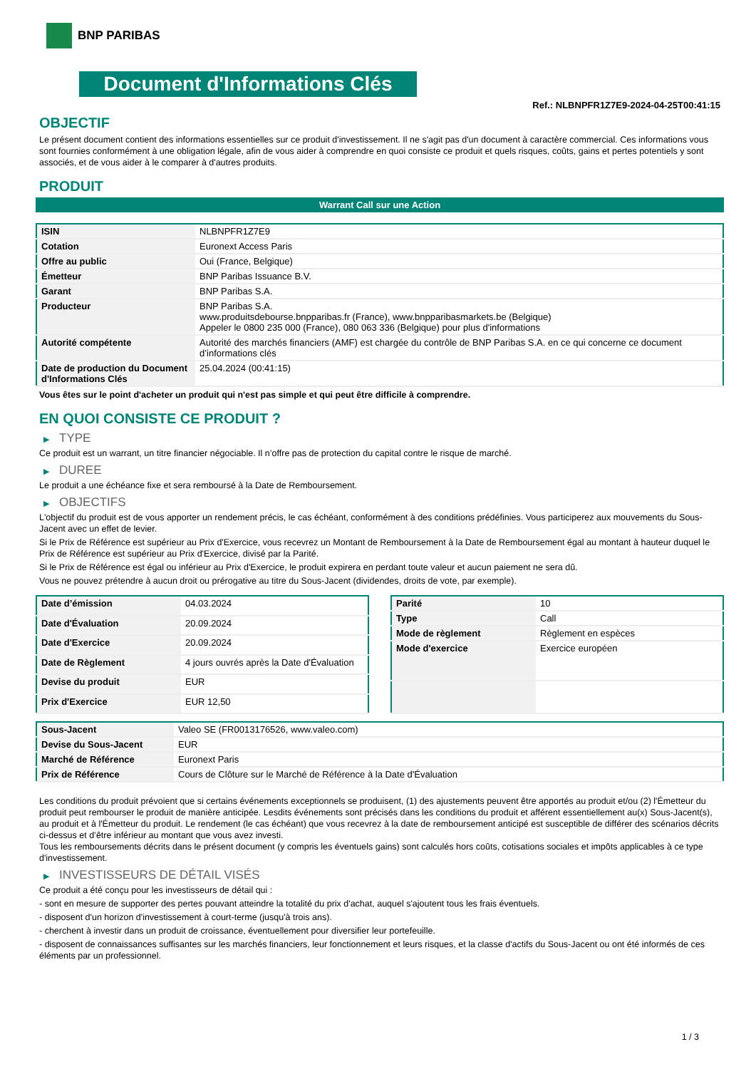BNP PARIBAS
Document d'Informations Clés
Ref.: NLBNPFR1Z7E9-2024-04-25T00:41:15
OBJECTIF
Le présent document contient des informations essentielles sur ce produit d'investissement. Il ne s'agit pas d'un document à caractère commercial. Ces informations vous sont fournies conformément à une obligation légale, afin de vous aider à comprendre en quoi consiste ce produit et quels risques, coûts, gains et pertes potentiels y sont associés, et de vous aider à le comparer à d'autres produits.
PRODUIT
Warrant Call sur une Action
| ISIN | NLBNPFR1Z7E9 |
| Cotation | Euronext Access Paris |
| Offre au public | Oui (France, Belgique) |
| Émetteur | BNP Paribas Issuance B.V. |
| Garant | BNP Paribas S.A. |
| Producteur | BNP Paribas S.A. www.produitsdebourse.bnpparibas.fr (France), www.bnpparibasmarkets.be (Belgique) Appeler le 0800 235 000 (France), 080 063 336 (Belgique) pour plus d'informations |
| Autorité compétente | Autorité des marchés financiers (AMF) est chargée du contrôle de BNP Paribas S.A. en ce qui concerne ce document d’informations clés |
| Date de production du Document d'Informations Clés | 25.04.2024 (00:41:15) |
Vous êtes sur le point d'acheter un produit qui n'est pas simple et qui peut être difficile à comprendre.
EN QUOI CONSISTE CE PRODUIT ?
▶ TYPE
Ce produit est un warrant, un titre financier négociable. Il n’offre pas de protection du capital contre le risque de marché.
▶ DUREE
Le produit a une échéance fixe et sera remboursé à la Date de Remboursement.
▶ OBJECTIFS
L'objectif du produit est de vous apporter un rendement précis, le cas échéant, conformément à des conditions prédéfinies. Vous participerez aux mouvements du Sous-Jacent avec un effet de levier.
Si le Prix de Référence est supérieur au Prix d'Exercice, vous recevrez un Montant de Remboursement à la Date de Remboursement égal au montant à hauteur duquel le Prix de Référence est supérieur au Prix d'Exercice, divisé par la Parité.
Si le Prix de Référence est égal ou inférieur au Prix d'Exercice, le produit expirera en perdant toute valeur et aucun paiement ne sera dû.
Vous ne pouvez prétendre à aucun droit ou prérogative au titre du Sous-Jacent (dividendes, droits de vote, par exemple).
| Date d’émission | 04.03.2024 |
| Date d'Évaluation | 20.09.2024 |
| Date d'Exercice | 20.09.2024 |
| Date de Règlement | 4 jours ouvrés après la Date d'Évaluation |
| Devise du produit | EUR |
| Prix d'Exercice | EUR 12,50 |
| Parité | 10 |
| Type | Call |
| Mode de règlement | Règlement en espèces |
| Mode d'exercice | Exercice européen |
| Sous-Jacent | Valeo SE (FR0013176526, www.valeo.com) |
| Devise du Sous-Jacent | EUR |
| Marché de Référence | Euronext Paris |
| Prix de Référence | Cours de Clôture sur le Marché de Référence à la Date d'Évaluation |
Les conditions du produit prévoient que si certains événements exceptionnels se produisent, (1) des ajustements peuvent être apportés au produit et/ou (2) l'Émetteur du produit peut rembourser le produit de manière anticipée. Lesdits événements sont précisés dans les conditions du produit et afférent essentiellement au(x) Sous-Jacent(s), au produit et à l'Émetteur du produit. Le rendement (le cas échéant) que vous recevrez à la date de remboursement anticipé est susceptible de différer des scénarios décrits ci-dessus et d’être inférieur au montant que vous avez investi.
Tous les remboursements décrits dans le présent document (y compris les éventuels gains) sont calculés hors coûts, cotisations sociales et impôts applicables à ce type d'investissement.
▶ INVESTISSEURS DE DÉTAIL VISÉS
Ce produit a été conçu pour les investisseurs de détail qui :
- sont en mesure de supporter des pertes pouvant atteindre la totalité du prix d'achat, auquel s'ajoutent tous les frais éventuels.
- disposent d'un horizon d'investissement à court-terme (jusqu'à trois ans).
- cherchent à investir dans un produit de croissance, éventuellement pour diversifier leur portefeuille.
- disposent de connaissances suffisantes sur les marchés financiers, leur fonctionnement et leurs risques, et la classe d'actifs du Sous-Jacent ou ont été informés de ces éléments par un professionnel.
1 / 3